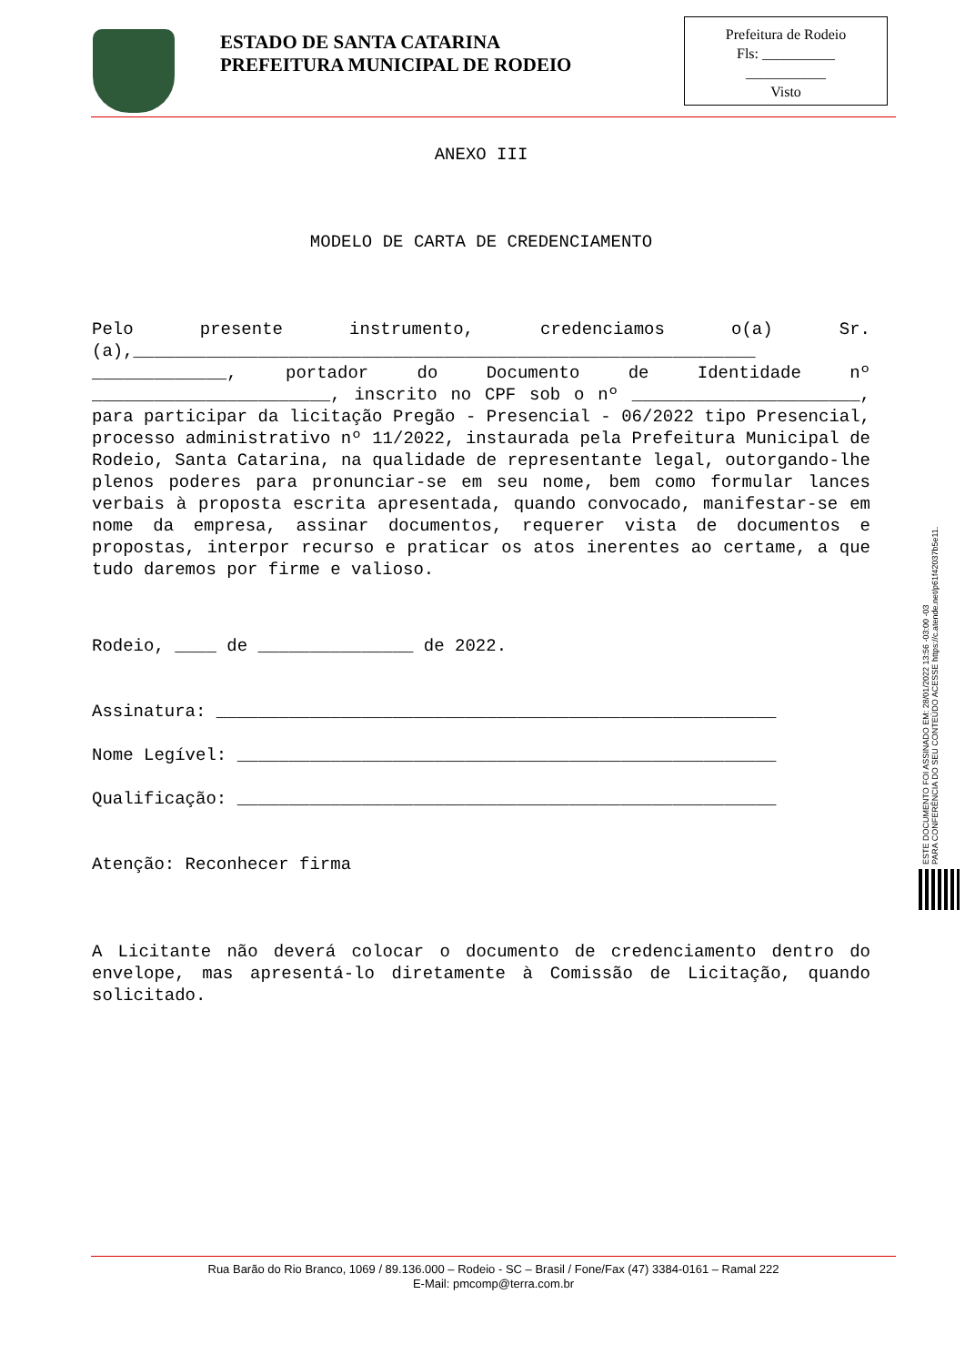ESTADO DE SANTA CATARINA
PREFEITURA MUNICIPAL DE RODEIO
Prefeitura de Rodeio
Fls: __________
___________
Visto
ANEXO III
MODELO DE CARTA DE CREDENCIAMENTO
Pelo presente instrumento, credenciamos o(a) Sr.(a),____________________________________________________________ _____________, portador do Documento de Identidade nº _______________________, inscrito no CPF sob o nº ______________________, para participar da licitação Pregão - Presencial - 06/2022 tipo Presencial, processo administrativo nº 11/2022, instaurada pela Prefeitura Municipal de Rodeio, Santa Catarina, na qualidade de representante legal, outorgando-lhe plenos poderes para pronunciar-se em seu nome, bem como formular lances verbais à proposta escrita apresentada, quando convocado, manifestar-se em nome da empresa, assinar documentos, requerer vista de documentos e propostas, interpor recurso e praticar os atos inerentes ao certame, a que tudo daremos por firme e valioso.
Rodeio, ____ de _______________ de 2022.
Assinatura: ______________________________________________________
Nome Legível: ____________________________________________________
Qualificação: ____________________________________________________
Atenção: Reconhecer firma
A Licitante não deverá colocar o documento de credenciamento dentro do envelope, mas apresentá-lo diretamente à Comissão de Licitação, quando solicitado.
ESTE DOCUMENTO FOI ASSINADO EM: 28/01/2022 13:56 -03:00 -03
PARA CONFERÊNCIA DO SEU CONTEÚDO ACESSE https://c.atende.net/p61f42037b5e11.
Rua Barão do Rio Branco, 1069 / 89.136.000 – Rodeio - SC – Brasil / Fone/Fax (47) 3384-0161 – Ramal 222
E-Mail: pmcomp@terra.com.br